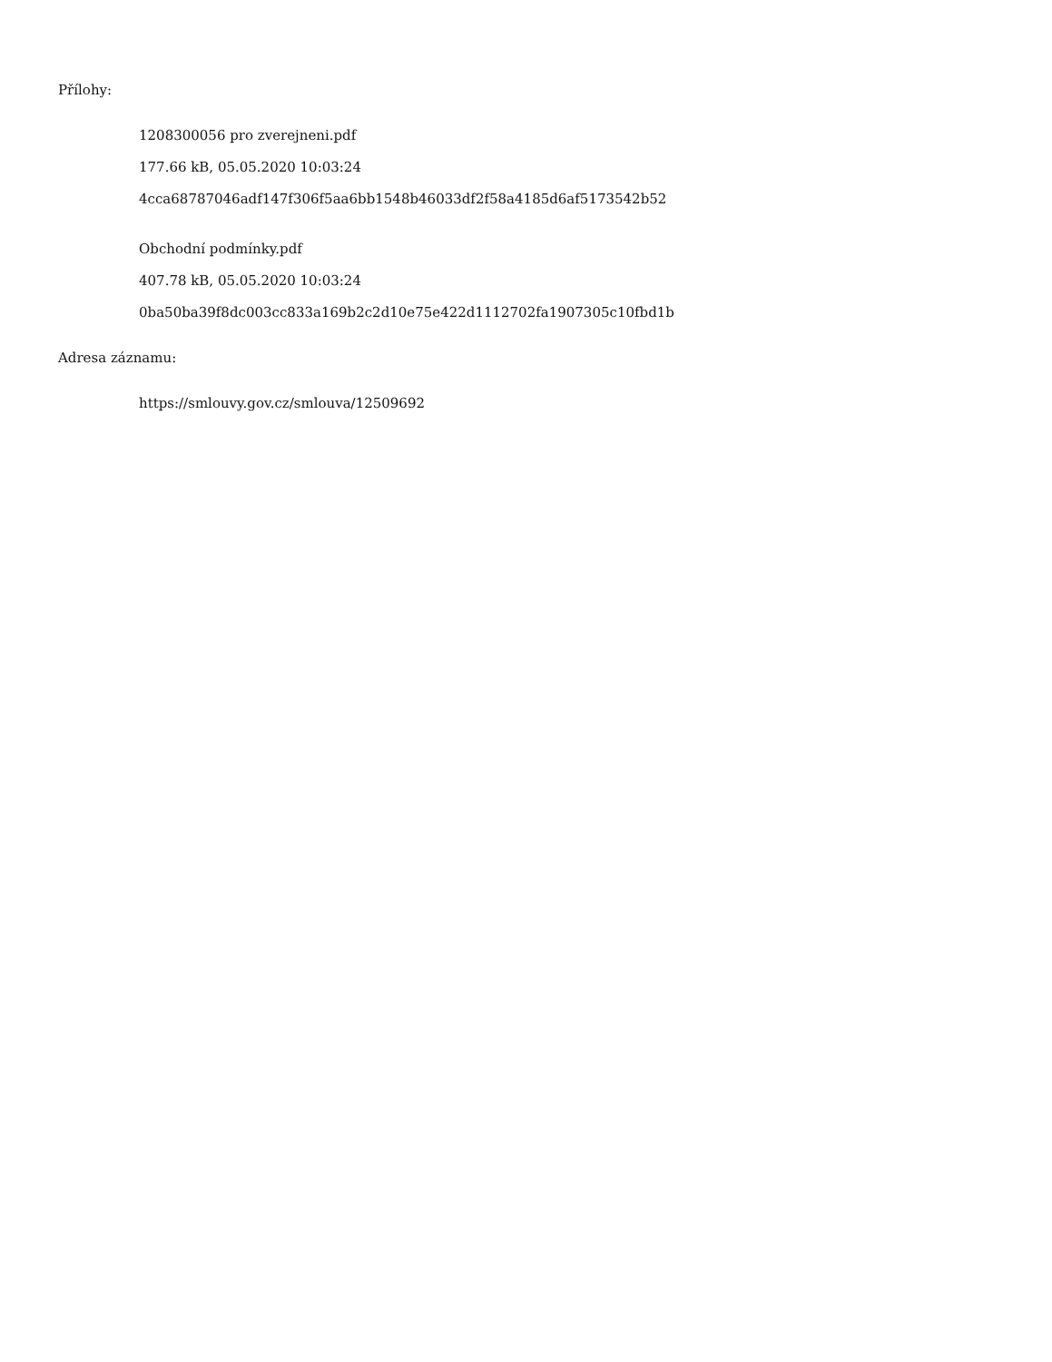Přílohy:
1208300056 pro zverejneni.pdf
177.66 kB, 05.05.2020 10:03:24
4cca68787046adf147f306f5aa6bb1548b46033df2f58a4185d6af5173542b52
Obchodní podmínky.pdf
407.78 kB, 05.05.2020 10:03:24
0ba50ba39f8dc003cc833a169b2c2d10e75e422d1112702fa1907305c10fbd1b
Adresa záznamu:
https://smlouvy.gov.cz/smlouva/12509692